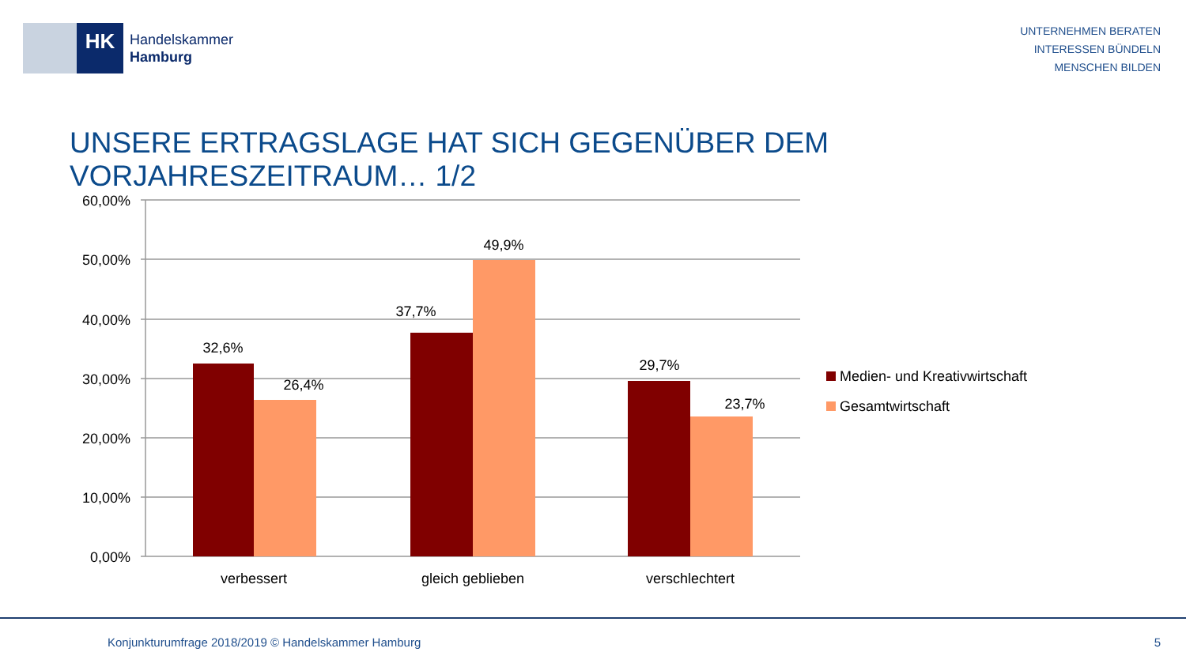HK
Handelskammer
Hamburg
UNTERNEHMEN BERATEN
INTERESSEN BÜNDELN
MENSCHEN BILDEN
UNSERE ERTRAGSLAGE HAT SICH GEGENÜBER DEM VORJAHRESZEITRAUM… 1/2
60,00%
50,00%
40,00%
30,00%
20,00%
10,00%
0,00%
32,6%
26,4%
37,7%
49,9%
29,7%
23,7%
verbessert
gleich geblieben
verschlechtert
Medien- und Kreativwirtschaft
Gesamtwirtschaft
Konjunkturumfrage 2018/2019 © Handelskammer Hamburg
5